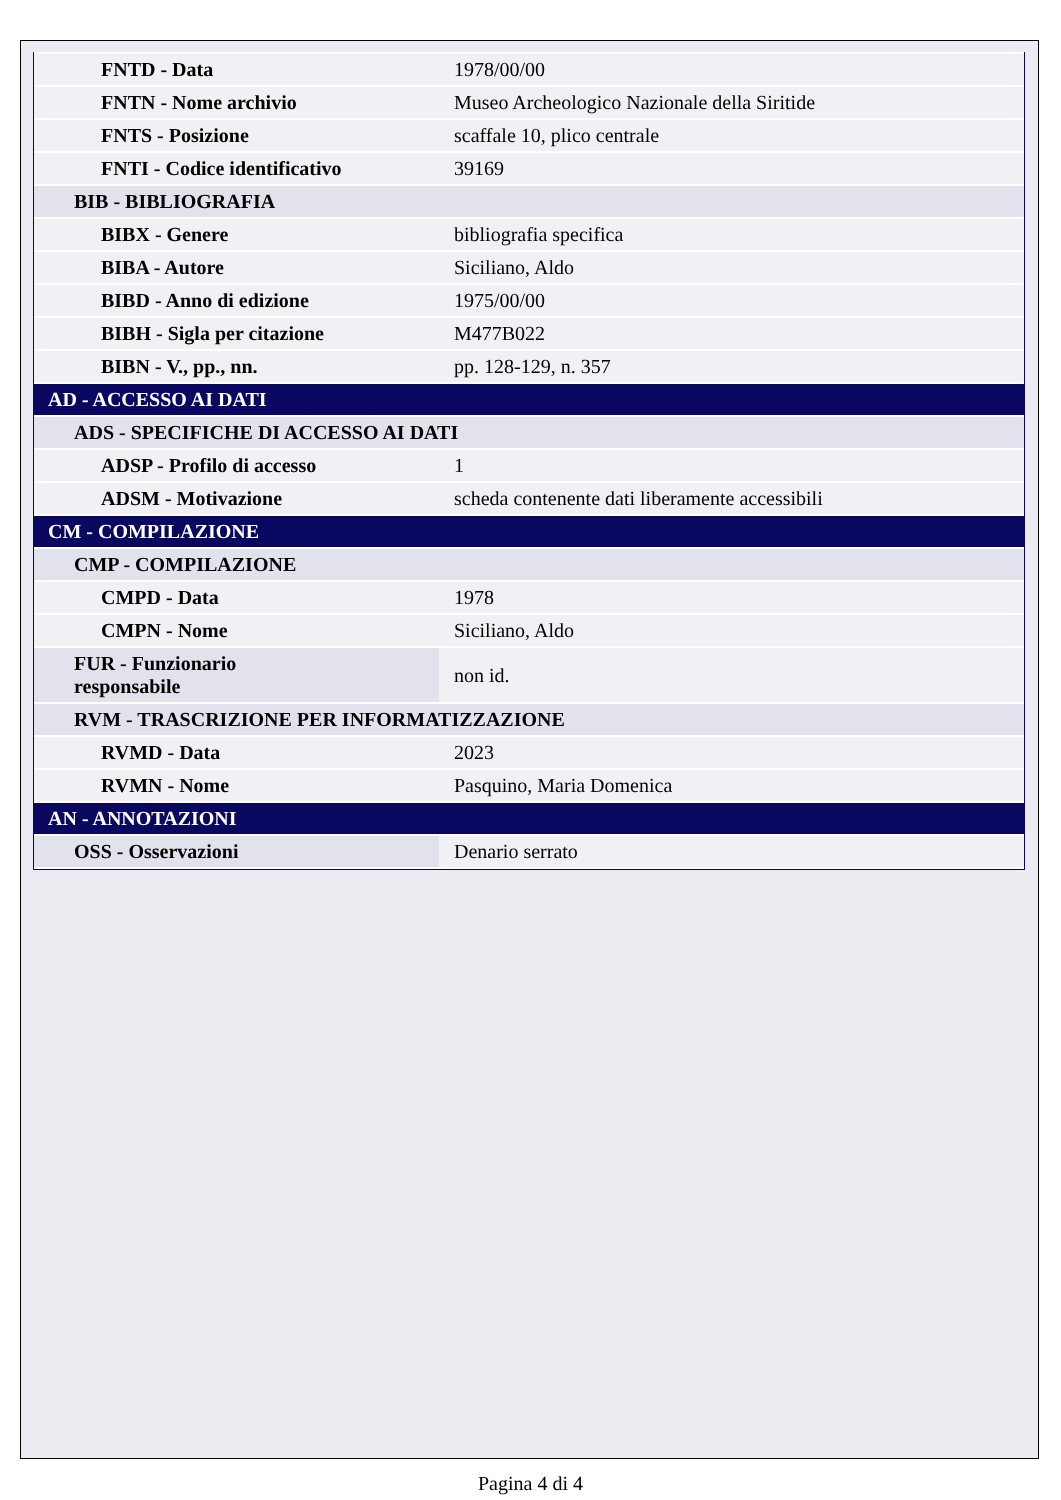| FNTD - Data | 1978/00/00 |
| FNTN - Nome archivio | Museo Archeologico Nazionale della Siritide |
| FNTS - Posizione | scaffale 10, plico centrale |
| FNTI - Codice identificativo | 39169 |
| BIB - BIBLIOGRAFIA | |
| BIBX - Genere | bibliografia specifica |
| BIBA - Autore | Siciliano, Aldo |
| BIBD - Anno di edizione | 1975/00/00 |
| BIBH - Sigla per citazione | M477B022 |
| BIBN - V., pp., nn. | pp. 128-129, n. 357 |
| AD - ACCESSO AI DATI | |
| ADS - SPECIFICHE DI ACCESSO AI DATI | |
| ADSP - Profilo di accesso | 1 |
| ADSM - Motivazione | scheda contenente dati liberamente accessibili |
| CM - COMPILAZIONE | |
| CMP - COMPILAZIONE | |
| CMPD - Data | 1978 |
| CMPN - Nome | Siciliano, Aldo |
| FUR - Funzionario responsabile | non id. |
| RVM - TRASCRIZIONE PER INFORMATIZZAZIONE | |
| RVMD - Data | 2023 |
| RVMN - Nome | Pasquino, Maria Domenica |
| AN - ANNOTAZIONI | |
| OSS - Osservazioni | Denario serrato |
Pagina 4 di 4